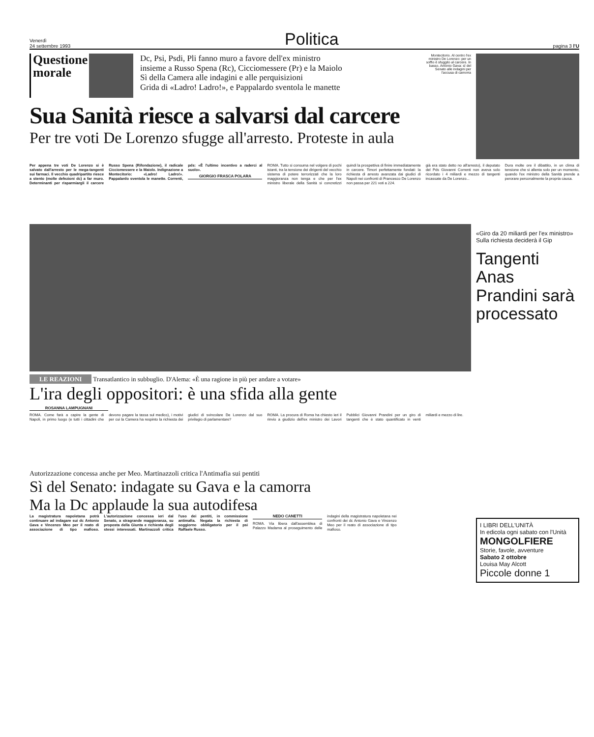Venerdì
24 settembre 1993
Politica
pagina 3 l'U
Questione morale
Dc, Psi, Psdi, Pli fanno muro a favore dell'ex ministro
insieme a Russo Spena (Rc), Cicciomessere (Pr) e la Maiolo
Sì della Camera alle indagini e alle perquisizioni
Grida di «Ladro! Ladro!», e Pappalardo sventola le manette
Montecitorio. Al centro l'ex ministro De Lorenzo: per un soffio è sfuggito al carcere. In basso, Antonio Gava: sì del Senato alle indagini per l'accusa di camorra
Sua Sanità riesce a salvarsi dal carcere
Per tre voti De Lorenzo sfugge all'arresto. Proteste in aula
Per appena tre voti De Lorenzo si è salvato dall'arresto per le mega-tangenti sui farmaci. Il vecchio quadripartito riesce a stento (molte defezioni dc) a far muro. Determinanti per risparmiargli il carcere Russo Spena (Rifondazione), il radicale Cicciomessere e la Maiolo. Indignazione a Montecitorio: «Ladro! Ladro!». Pappalardo sventola le manette. Correnti, pds: «È l'ultimo incentivo a raderci al suolo».
GIORGIO FRASCA POLARA
ROMA. Tutto si consuma nel volgere di pochi istanti, tra la tensione dei dirigenti del vecchio sistema di potere terrorizzati che la loro maggioranza non tenga e che per l'ex ministro liberale della Sanità si concretizzi quindi la prospettiva di finire immediatamente in carcere. Timori perfettamente fondati: la richiesta di arresto avanzata dai giudici di Napoli nei confronti di Francesco De Lorenzo non passa per 221 voti a 224.
già era stato detto no all'arresto), il deputato del Pds Giovanni Correnti non aveva solo ricordato i 4 miliardi e mezzo di tangenti incassate da De Lorenzo...
Dura molte ore il dibattito, in un clima di tensione che si allenta solo per un momento, quando l'ex ministro della Sanità prende a perorare personalmente la propria causa.
«Giro da 20 miliardi per l'ex ministro»
Sulla richiesta deciderà il Gip
Tangenti Anas Prandini sarà processato
LE REAZIONI Transatlantico in subbuglio. D'Alema: «È una ragione in più per andare a votare»
L'ira degli oppositori: è una sfida alla gente
ROSANNA LAMPUGNANI
ROMA. Come farà a capire la gente di Napoli, in primo luogo (e tutti i cittadini che devono pagare la tassa sul medico), i motivi per cui la Camera ha respinto la richiesta dei giudici di svincolare De Lorenzo dal suo privilegio di parlamentare?
ROMA. La procura di Roma ha chiesto ieri il rinvio a giudizio dell'ex ministro dei Lavori Pubblici Giovanni Prandini per un giro di tangenti che è stato quantificato in venti miliardi e mezzo di lire.
Autorizzazione concessa anche per Meo. Martinazzoli critica l'Antimafia sui pentiti
Sì del Senato: indagate su Gava e la camorra
Ma la Dc applaude la sua autodifesa
La magistratura napoletana potrà continuare ad indagare sui dc Antonio Gava e Vincenzo Meo per il reato di associazione di tipo mafioso. L'autorizzazione concessa ieri dal Senato, a stragrande maggioranza, su proposta della Giunta e richiesta degli stessi interessati. Martinazzoli critica l'uso dei pentiti, in commissione antimafia. Negata la richiesta di soggiorno obbligatorio per il psi Raffaele Russo.
NEDO CANETTI
ROMA. Via libera dall'assemblea di Palazzo Madama al proseguimento delle indagini della magistratura napoletana nei confronti dei dc Antonio Gava e Vincenzo Meo per il reato di associazione di tipo mafioso.
I LIBRI DELL'UNITÀ
In edicola ogni sabato con l'Unità
MONGOLFIERE
Storie, favole, avventure
Sabato 2 ottobre
Louisa May Alcott
Piccole donne 1